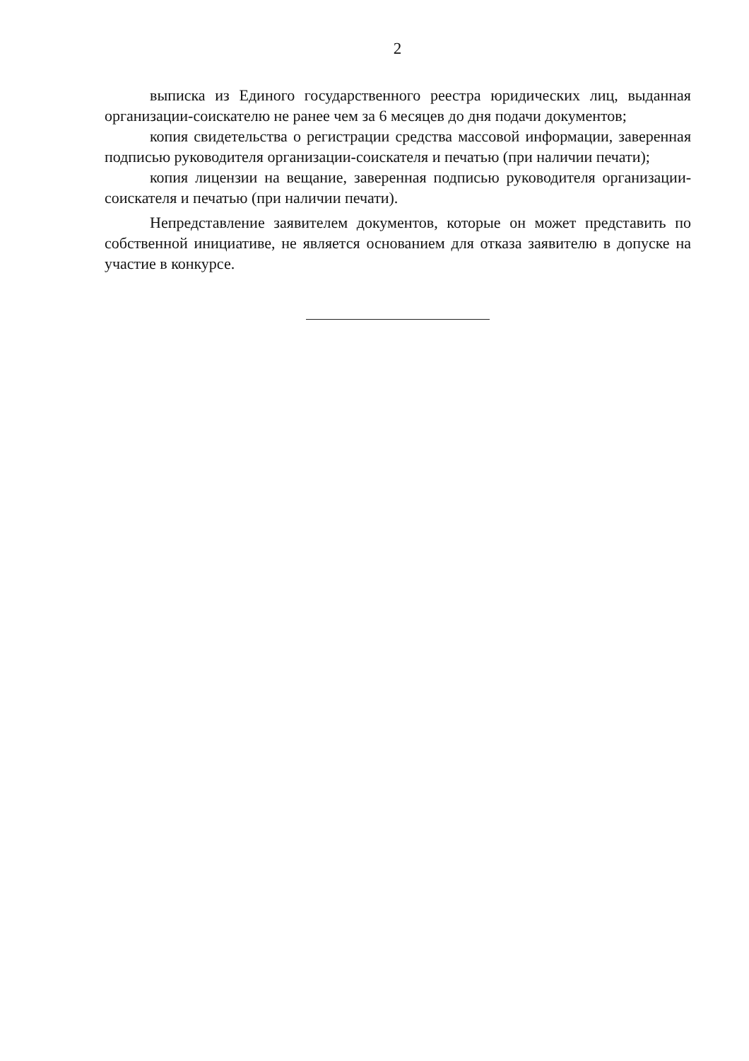2
выписка из Единого государственного реестра юридических лиц, выданная организации-соискателю не ранее чем за 6 месяцев до дня подачи документов;
копия свидетельства о регистрации средства массовой информации, заверенная подписью руководителя организации-соискателя и печатью (при наличии печати);
копия лицензии на вещание, заверенная подписью руководителя организации-соискателя и печатью (при наличии печати).
Непредставление заявителем документов, которые он может представить по собственной инициативе, не является основанием для отказа заявителю в допуске на участие в конкурсе.